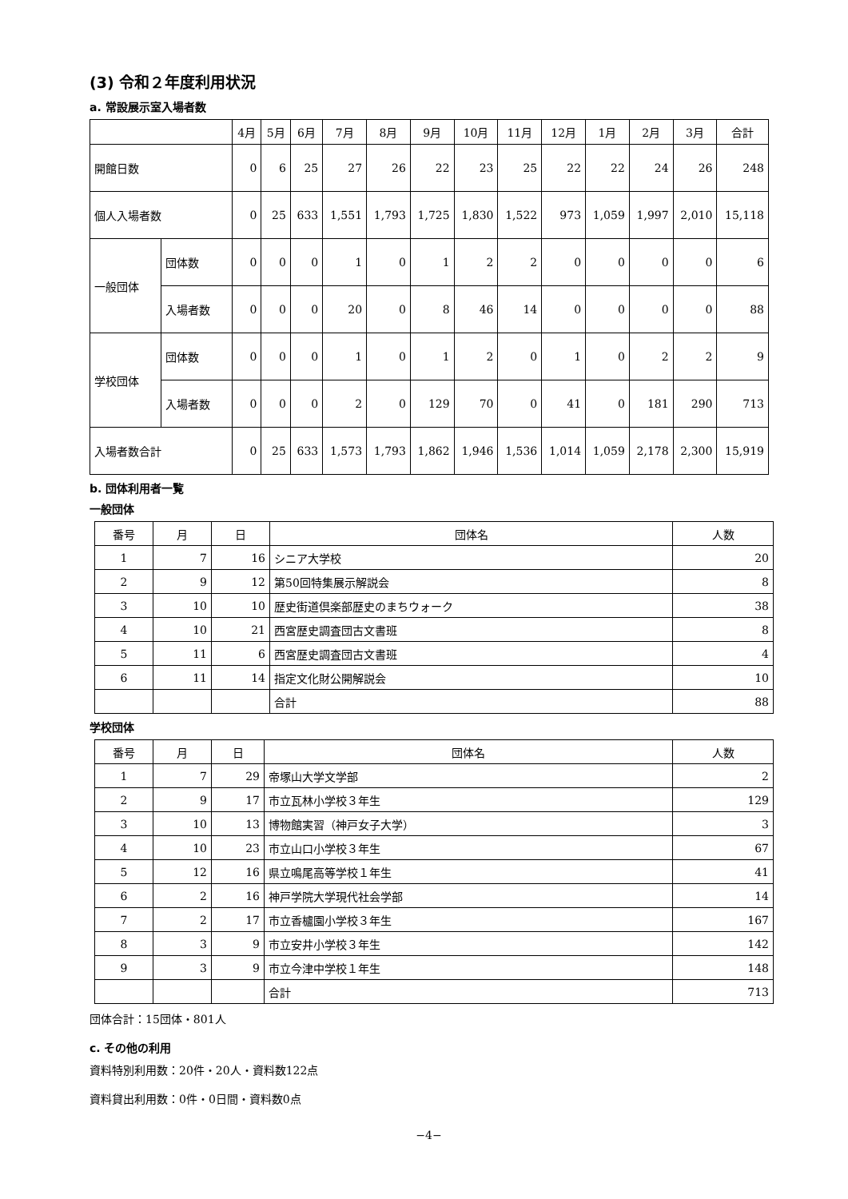(3) 令和２年度利用状況
a. 常設展示室入場者数
| | | 4月 | 5月 | 6月 | 7月 | 8月 | 9月 | 10月 | 11月 | 12月 | 1月 | 2月 | 3月 | 合計 |
| --- | --- | --- | --- | --- | --- | --- | --- | --- | --- | --- | --- | --- | --- | --- |
| 開館日数 | | 0 | 6 | 25 | 27 | 26 | 22 | 23 | 25 | 22 | 22 | 24 | 26 | 248 |
| 個人入場者数 | | 0 | 25 | 633 | 1,551 | 1,793 | 1,725 | 1,830 | 1,522 | 973 | 1,059 | 1,997 | 2,010 | 15,118 |
| 一般団体 | 団体数 | 0 | 0 | 0 | 1 | 0 | 1 | 2 | 2 | 0 | 0 | 0 | 0 | 6 |
| | 入場者数 | 0 | 0 | 0 | 20 | 0 | 8 | 46 | 14 | 0 | 0 | 0 | 0 | 88 |
| 学校団体 | 団体数 | 0 | 0 | 0 | 1 | 0 | 1 | 2 | 0 | 1 | 0 | 2 | 2 | 9 |
| | 入場者数 | 0 | 0 | 0 | 2 | 0 | 129 | 70 | 0 | 41 | 0 | 181 | 290 | 713 |
| 入場者数合計 | | 0 | 25 | 633 | 1,573 | 1,793 | 1,862 | 1,946 | 1,536 | 1,014 | 1,059 | 2,178 | 2,300 | 15,919 |
b. 団体利用者一覧
一般団体
| 番号 | 月 | 日 | 団体名 | 人数 |
| --- | --- | --- | --- | --- |
| 1 | 7 | 16 | シニア大学校 | 20 |
| 2 | 9 | 12 | 第50回特集展示解説会 | 8 |
| 3 | 10 | 10 | 歴史街道倶楽部歴史のまちウォーク | 38 |
| 4 | 10 | 21 | 西宮歴史調査団古文書班 | 8 |
| 5 | 11 | 6 | 西宮歴史調査団古文書班 | 4 |
| 6 | 11 | 14 | 指定文化財公開解説会 | 10 |
| | | | 合計 | 88 |
学校団体
| 番号 | 月 | 日 | 団体名 | 人数 |
| --- | --- | --- | --- | --- |
| 1 | 7 | 29 | 帝塚山大学文学部 | 2 |
| 2 | 9 | 17 | 市立瓦林小学校３年生 | 129 |
| 3 | 10 | 13 | 博物館実習（神戸女子大学） | 3 |
| 4 | 10 | 23 | 市立山口小学校３年生 | 67 |
| 5 | 12 | 16 | 県立鳴尾高等学校１年生 | 41 |
| 6 | 2 | 16 | 神戸学院大学現代社会学部 | 14 |
| 7 | 2 | 17 | 市立香櫨園小学校３年生 | 167 |
| 8 | 3 | 9 | 市立安井小学校３年生 | 142 |
| 9 | 3 | 9 | 市立今津中学校１年生 | 148 |
| | | | 合計 | 713 |
団体合計：15団体・801人
c. その他の利用
資料特別利用数：20件・20人・資料数122点
資料貸出利用数：0件・0日間・資料数0点
−4−